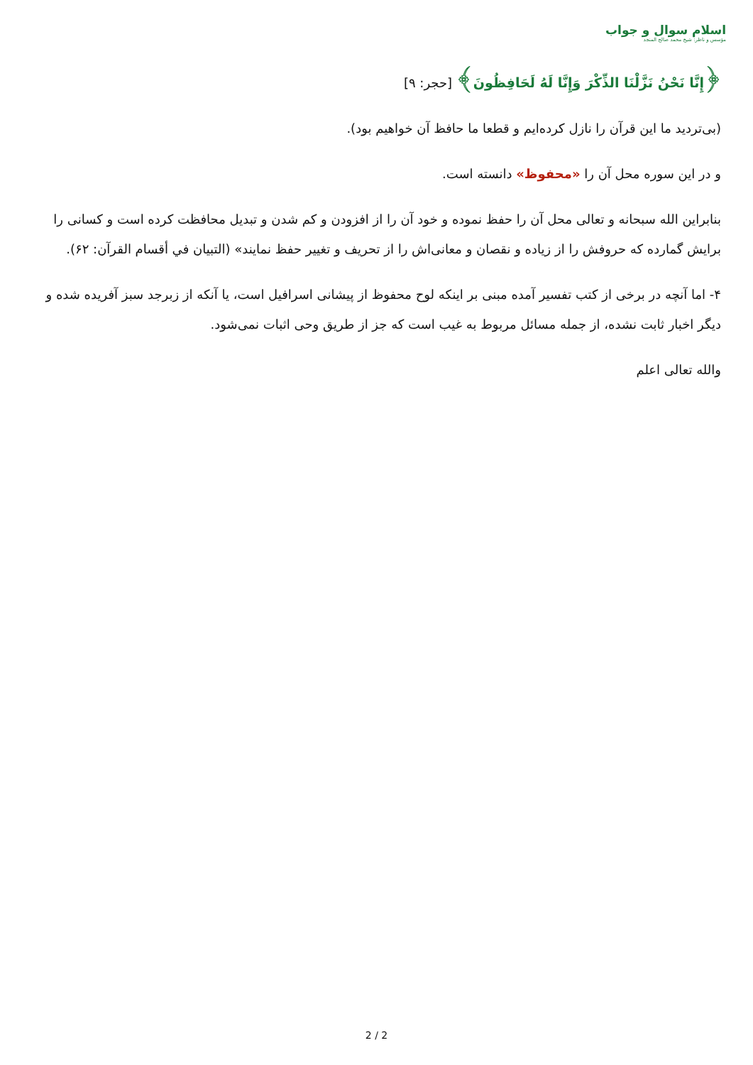اسلام سوال و جواب
مؤسس و ناظر: شیخ محمد صالح المنجد
﴿إِنَّا نَحْنُ نَزَّلْنَا الذِّكْرَ وَإِنَّا لَهُ لَحَافِظُونَ﴾ [حجر: ۹]
(بی‌تردید ما این قرآن را نازل کرده‌ایم و قطعا ما حافظ آن خواهیم بود).
و در این سوره محل آن را «محفوظ» دانسته است.
بنابراین الله سبحانه و تعالی محل آن را حفظ نموده و خود آن را از افزودن و کم شدن و تبدیل محافظت کرده است و کسانی را برایش گمارده که حروفش را از زیاده و نقصان و معانی‌اش را از تحریف و تغییر حفظ نمایند» (التبيان في أقسام القرآن: ۶۲).
۴- اما آنچه در برخی از کتب تفسیر آمده مبنی بر اینکه لوح محفوظ از پیشانی اسرافیل است، یا آنکه از زبرجد سبز آفریده شده و دیگر اخبار ثابت نشده، از جمله مسائل مربوط به غیب است که جز از طریق وحی اثبات نمی‌شود.
والله تعالی اعلم
2 / 2